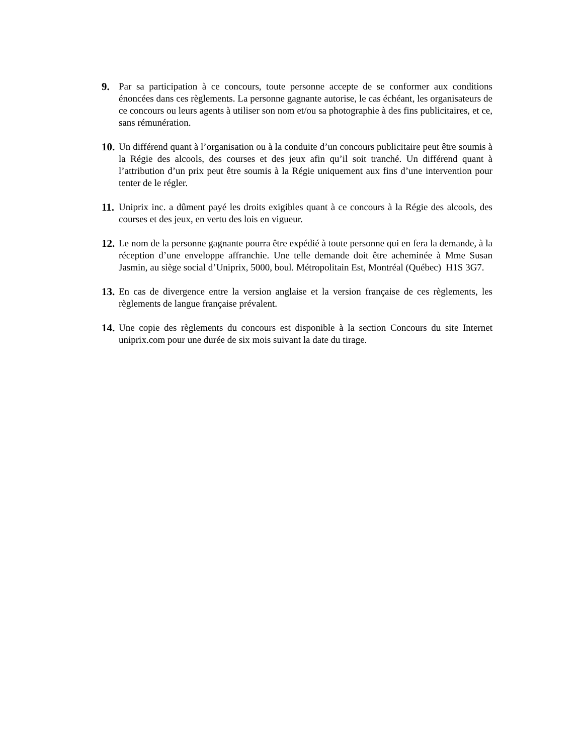9. Par sa participation à ce concours, toute personne accepte de se conformer aux conditions énoncées dans ces règlements. La personne gagnante autorise, le cas échéant, les organisateurs de ce concours ou leurs agents à utiliser son nom et/ou sa photographie à des fins publicitaires, et ce, sans rémunération.
10. Un différend quant à l’organisation ou à la conduite d’un concours publicitaire peut être soumis à la Régie des alcools, des courses et des jeux afin qu’il soit tranché. Un différend quant à l’attribution d’un prix peut être soumis à la Régie uniquement aux fins d’une intervention pour tenter de le régler.
11. Uniprix inc. a dûment payé les droits exigibles quant à ce concours à la Régie des alcools, des courses et des jeux, en vertu des lois en vigueur.
12. Le nom de la personne gagnante pourra être expédié à toute personne qui en fera la demande, à la réception d’une enveloppe affranchie. Une telle demande doit être acheminée à Mme Susan Jasmin, au siège social d’Uniprix, 5000, boul. Métropolitain Est, Montréal (Québec) H1S 3G7.
13. En cas de divergence entre la version anglaise et la version française de ces règlements, les règlements de langue française prévalent.
14. Une copie des règlements du concours est disponible à la section Concours du site Internet uniprix.com pour une durée de six mois suivant la date du tirage.